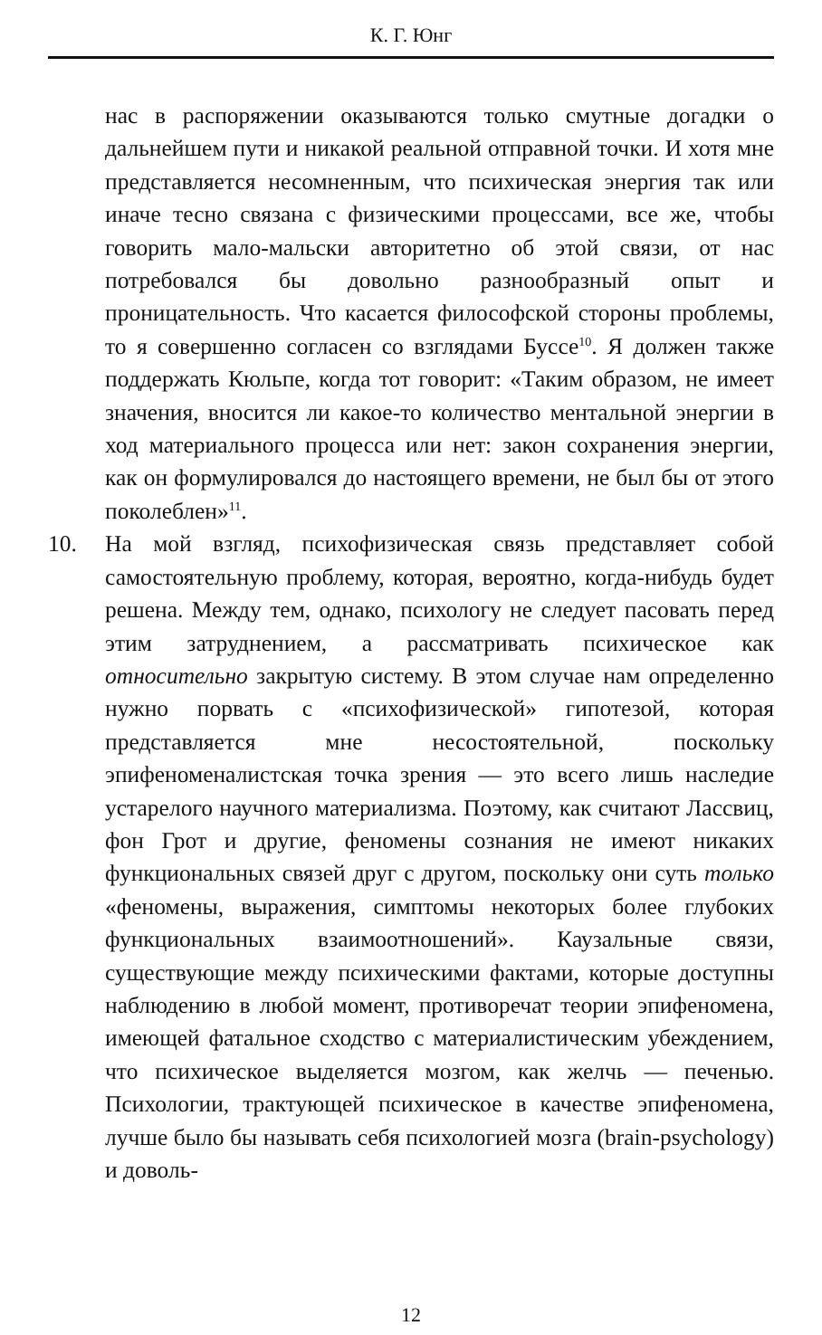К. Г. Юнг
нас в распоряжении оказываются только смутные догадки о дальнейшем пути и никакой реальной отправной точки. И хотя мне представляется несомненным, что психическая энергия так или иначе тесно связана с физическими процессами, все же, чтобы говорить мало-мальски авторитетно об этой связи, от нас потребовался бы довольно разнообразный опыт и проницательность. Что касается философской стороны проблемы, то я совершенно согласен со взглядами Буссе<sup>10</sup>. Я должен также поддержать Кюльпе, когда тот говорит: «Таким образом, не имеет значения, вносится ли какое-то количество ментальной энергии в ход материального процесса или нет: закон сохранения энергии, как он формулировался до настоящего времени, не был бы от этого поколеблен»<sup>11</sup>.
10. На мой взгляд, психофизическая связь представляет собой самостоятельную проблему, которая, вероятно, когда-нибудь будет решена. Между тем, однако, психологу не следует пасовать перед этим затруднением, а рассматривать психическое как относительно закрытую систему. В этом случае нам определенно нужно порвать с «психофизической» гипотезой, которая представляется мне несостоятельной, поскольку эпифеноменалистская точка зрения — это всего лишь наследие устарелого научного материализма. Поэтому, как считают Лассвиц, фон Грот и другие, феномены сознания не имеют никаких функциональных связей друг с другом, поскольку они суть только «феномены, выражения, симптомы некоторых более глубоких функциональных взаимоотношений». Каузальные связи, существующие между психическими фактами, которые доступны наблюдению в любой момент, противоречат теории эпифеномена, имеющей фатальное сходство с материалистическим убеждением, что психическое выделяется мозгом, как желчь — печенью. Психологии, трактующей психическое в качестве эпифеномена, лучше было бы называть себя психологией мозга (brain-psychology) и доволь-
12